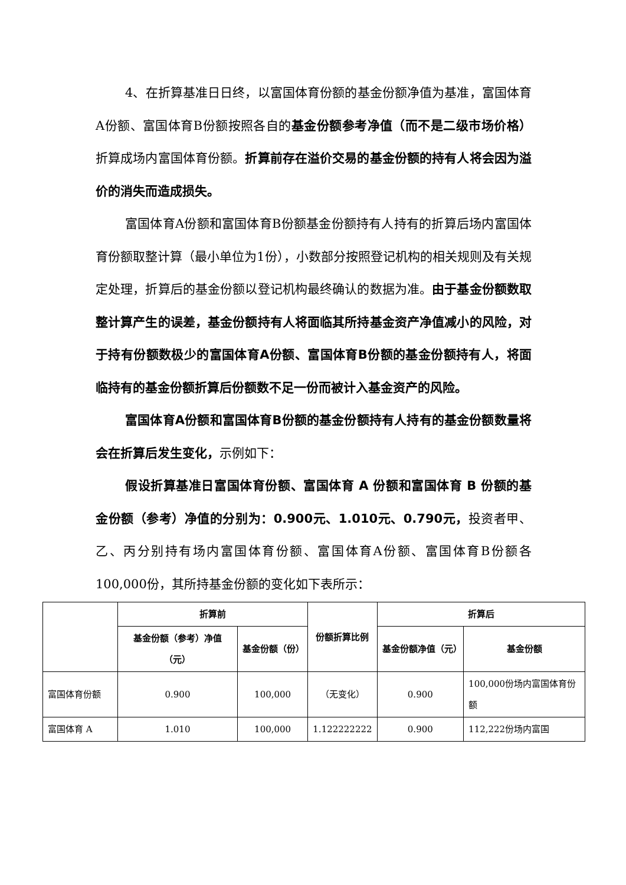4、在折算基准日日终，以富国体育份额的基金份额净值为基准，富国体育A份额、富国体育B份额按照各自的基金份额参考净值（而不是二级市场价格）折算成场内富国体育份额。折算前存在溢价交易的基金份额的持有人将会因为溢价的消失而造成损失。
富国体育A份额和富国体育B份额基金份额持有人持有的折算后场内富国体育份额取整计算（最小单位为1份），小数部分按照登记机构的相关规则及有关规定处理，折算后的基金份额以登记机构最终确认的数据为准。由于基金份额数取整计算产生的误差，基金份额持有人将面临其所持基金资产净值减小的风险，对于持有份额数极少的富国体育A份额、富国体育B份额的基金份额持有人，将面临持有的基金份额折算后份额数不足一份而被计入基金资产的风险。
富国体育A份额和富国体育B份额的基金份额持有人持有的基金份额数量将会在折算后发生变化，示例如下：
假设折算基准日富国体育份额、富国体育 A 份额和富国体育 B 份额的基金份额（参考）净值的分别为：0.900元、1.010元、0.790元，投资者甲、乙、丙分别持有场内富国体育份额、富国体育A份额、富国体育B份额各100,000份，其所持基金份额的变化如下表所示：
| | 折算前 | | 份额折算比例 | 折算后 | |
| --- | --- | --- | --- | --- | --- |
| | 基金份额（参考）净值（元） | 基金份额（份） | | 基金份额净值（元） | 基金份额 |
| 富国体育份额 | 0.900 | 100,000 | （无变化） | 0.900 | 100,000份场内富国体育份额 |
| 富国体育 A | 1.010 | 100,000 | 1.122222222 | 0.900 | 112,222份场内富国 |